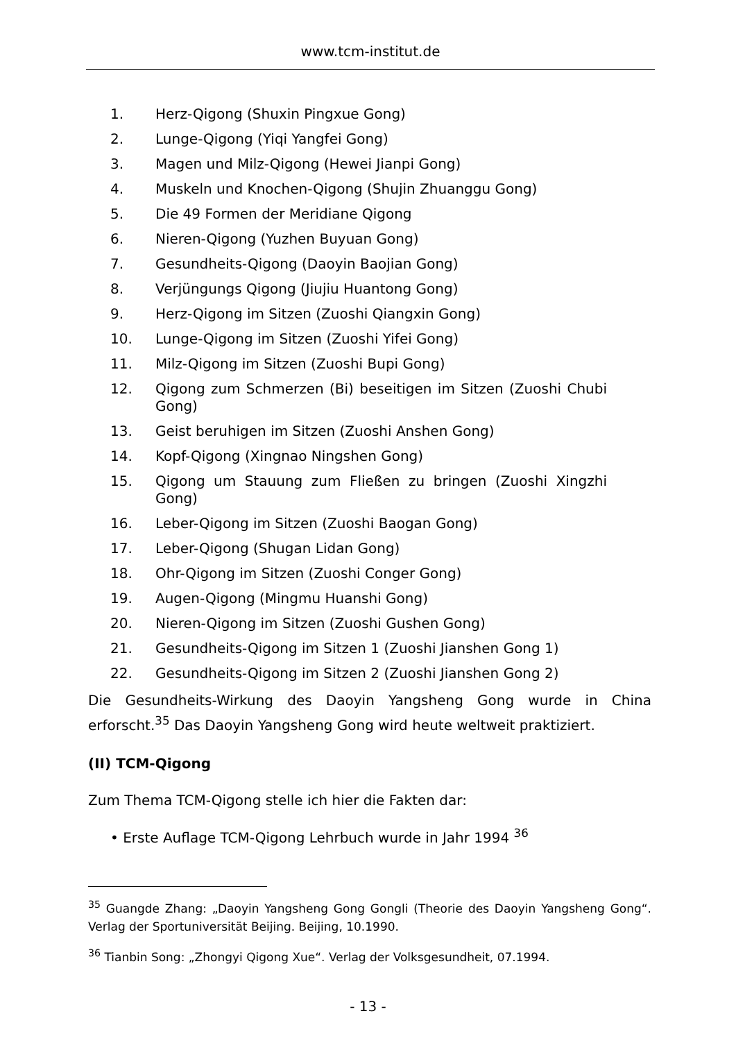www.tcm-institut.de
1. Herz-Qigong (Shuxin Pingxue Gong)
2. Lunge-Qigong (Yiqi Yangfei Gong)
3. Magen und Milz-Qigong (Hewei Jianpi Gong)
4. Muskeln und Knochen-Qigong (Shujin Zhuanggu Gong)
5. Die 49 Formen der Meridiane Qigong
6. Nieren-Qigong (Yuzhen Buyuan Gong)
7. Gesundheits-Qigong (Daoyin Baojian Gong)
8. Verjüngungs Qigong (Jiujiu Huantong Gong)
9. Herz-Qigong im Sitzen (Zuoshi Qiangxin Gong)
10. Lunge-Qigong im Sitzen (Zuoshi Yifei Gong)
11. Milz-Qigong im Sitzen (Zuoshi Bupi Gong)
12. Qigong zum Schmerzen (Bi) beseitigen im Sitzen (Zuoshi Chubi Gong)
13. Geist beruhigen im Sitzen (Zuoshi Anshen Gong)
14. Kopf-Qigong (Xingnao Ningshen Gong)
15. Qigong um Stauung zum Fließen zu bringen (Zuoshi Xingzhi Gong)
16. Leber-Qigong im Sitzen (Zuoshi Baogan Gong)
17. Leber-Qigong (Shugan Lidan Gong)
18. Ohr-Qigong im Sitzen (Zuoshi Conger Gong)
19. Augen-Qigong (Mingmu Huanshi Gong)
20. Nieren-Qigong im Sitzen (Zuoshi Gushen Gong)
21. Gesundheits-Qigong im Sitzen 1 (Zuoshi Jianshen Gong 1)
22. Gesundheits-Qigong im Sitzen 2 (Zuoshi Jianshen Gong 2)
Die Gesundheits-Wirkung des Daoyin Yangsheng Gong wurde in China erforscht.<sup>35</sup> Das Daoyin Yangsheng Gong wird heute weltweit praktiziert.
(II) TCM-Qigong
Zum Thema TCM-Qigong stelle ich hier die Fakten dar:
• Erste Auflage TCM-Qigong Lehrbuch wurde in Jahr 1994 <sup>36</sup>
<sup>35</sup> Guangde Zhang: „Daoyin Yangsheng Gong Gongli (Theorie des Daoyin Yangsheng Gong“. Verlag der Sportuniversität Beijing. Beijing, 10.1990.
<sup>36</sup> Tianbin Song: „Zhongyi Qigong Xue“. Verlag der Volksgesundheit, 07.1994.
- 13 -